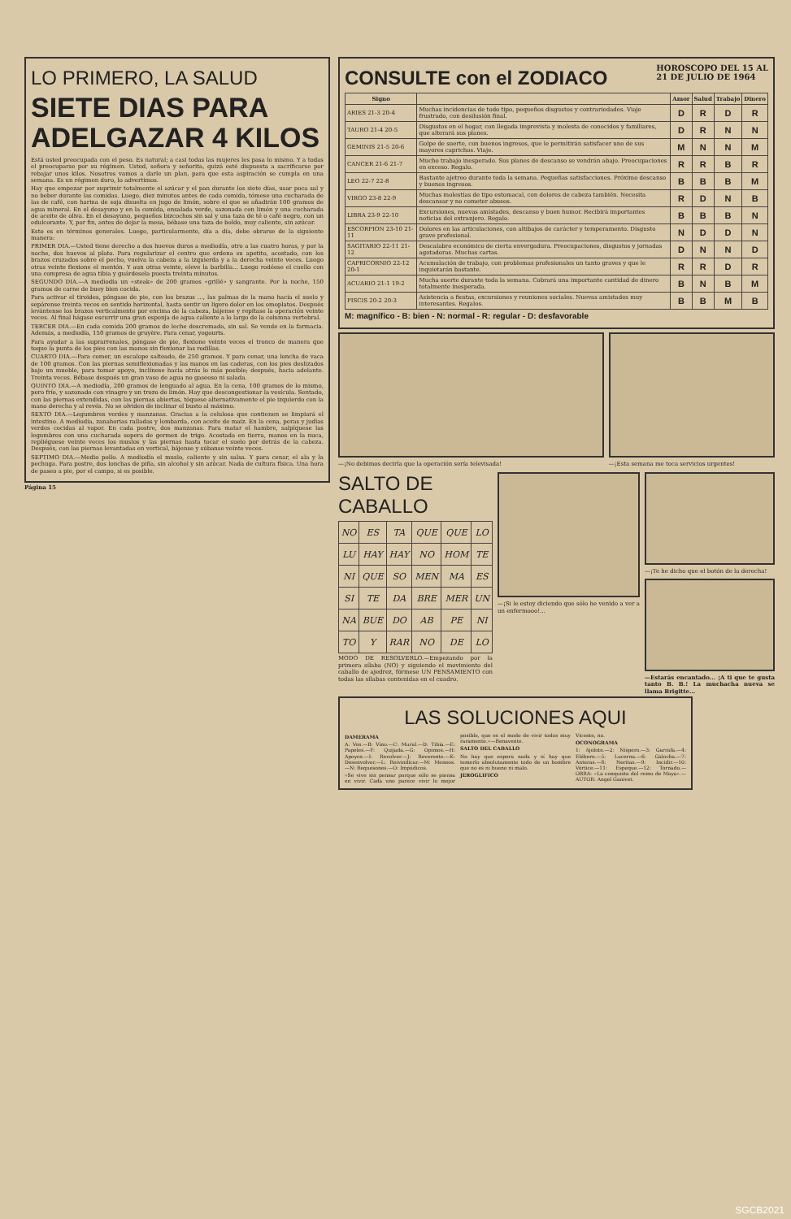LO PRIMERO, LA SALUD
SIETE DIAS PARA ADELGAZAR 4 KILOS
Está usted preocupada con el peso. Es natural; a casi todas las mujeres les pasa lo mismo. Y a todas el preocuparse por su régimen. Usted, señora y señorita, quizá esté dispuesta a sacrificarse por rebajar unos kilos. Nosotros vamos a darle un plan, para que esta aspiración se cumpla en una semana. Es un régimen duro, lo advertimos.
Hay que empezar por suprimir totalmente el azúcar y el pan durante los siete días, usar poca sal y no beber durante las comidas. Luego, diez minutos antes de cada comida, tómese una cucharada de las de café, con harina de soja disuelta en jugo de limón, sobre el que se añadirán 100 gramos de agua mineral. En el desayuno y en la comida, ensalada verde, sazonada con limón y una cucharada de aceite de oliva. En el desayuno, pequeños bizcochos sin sal y una taza de té o café negro, con un edulcorante. Y, por fin, antes de dejar la mesa, bébase una taza de boldo, muy caliente, sin azúcar.
Esto es en términos generales. Luego, particularmente, día a día, debe obrarse de la siguiente manera:
PRIMER DIA.—Usted tiene derecho a dos huevos duros a mediodía, otro a las cuatro horas, y por la noche, dos huevos al plato. Para regularizar el centro que ordena su apetito, acostado, con los brazos cruzados sobre el pecho, vuelva la cabeza a la izquierda y a la derecha veinte veces. Luego otras veinte flexione el mentón. Y aun otras veinte, eleve la barbilla... Luego rodéese el cuello con una compresa de agua tibia y guárdesela puesta treinta minutos.
SEGUNDO DIA.—A mediodía un «steak» de 200 gramos «grillé» y sangrante. Por la noche, 150 gramos de carne de buey bien cocida.
Para activar el tiroides, póngase de pie, con los brazos ..., las palmas de la mano hacia el suelo y sepárense treinta veces en sentido horizontal, hasta sentir un ligero dolor en los omoplatos. Después levántense los brazos verticalmente por encima de la cabeza, bájense y repítase la operación veinte veces. Al final hágase escurrir una gran esponja de agua caliente a lo largo de la columna vertebral.
TERCER DIA.—En cada comida 200 gramos de leche descremada, sin sal. Se vende en la farmacia. Además, a mediodía, 150 gramos de gruyère. Para cenar, yogourts.
Para ayudar a las suprarrenales, póngase de pie, flexione veinte veces el tronco de manera que toque la punta de los pies con las manos sin flexionar las rodillas.
CUARTO DIA.—Para comer, un escalope salteado, de 250 gramos. Y para cenar, una loncha de vaca de 100 gramos. Con las piernas semiflexionadas y las manos en las caderas, con los pies deslizados bajo un mueble, para tomar apoyo, inclínese hacia atrás lo más posible; después, hacia adelante. Treinta veces. Bébase después un gran vaso de agua no gaseoso ni salada.
QUINTO DIA.—A mediodía, 200 gramos de lenguado al agua. En la cena, 100 gramos de lo mismo, pero frío, y sazonado con vinagre y un trozo de limón. Hay que descongestionar la vesícula. Sentado, con las piernas extendidas, con las piernas abiertas, tóquese alternativamente el pie izquierdo con la mano derecha y al revés. No se olviden de inclinar el busto al máximo.
SEXTO DIA.—Legumbres verdes y manzanas. Gracias a la celulosa que contienen se limpiará el intestino. A mediodía, zanahorias ralladas y lombarda, con aceite de maíz. En la cena, peras y judías verdes cocidas al vapor. En cada postre, dos manzanas. Para matar el hambre, salpíquese las legumbres con una cucharada sopera de germen de trigo. Acostada en tierra, manos en la nuca, repliéguese veinte veces los muslos y las piernas hasta tocar el suelo por detrás de la cabeza. Después, con las piernas levantadas en vertical, bájense y súbanse veinte veces.
SEPTIMO DIA.—Medio pollo. A mediodía el muslo, caliente y sin salsa. Y para cenar, el ala y la pechuga. Para postre, dos lonchas de piña, sin alcohol y sin azúcar. Nada de cultura física. Una hora de paseo a pie, por el campo, si es posible.
Página 15
CONSULTE con el ZODIACO
HOROSCOPO DEL 15 AL
21 DE JULIO DE 1964
| Signo | | Amor | Salud | Trabajo | Dinero |
| --- | --- | --- | --- | --- | --- |
| ARIES 21-3 20-4 | Muchas incidencias de todo tipo, pequeños disgustos y contrariedades. Viaje frustrado, con desilusión final. | D | R | D | R |
| TAURO 21-4 20-5 | Disgustos en el hogar, con llegada imprevista y molesta de conocidos y familiares, que alterará sus planes. | D | R | N | N |
| GEMINIS 21-5 20-6 | Golpe de suerte, con buenos ingresos, que le permitirán satisfacer uno de sus mayores caprichos. Viaje. | M | N | N | M |
| CANCER 21-6 21-7 | Mucho trabajo inesperado. Sus planes de descanso se vendrán abajo. Preocupaciones en exceso. Regalo. | R | R | B | R |
| LEO 22-7 22-8 | Bastante ajetreo durante toda la semana. Pequeñas satisfacciones. Próximo descanso y buenos ingresos. | B | B | B | M |
| VIRGO 23-8 22-9 | Muchas molestias de tipo estomacal, con dolores de cabeza también. Necesita descansar y no cometer abusos. | R | D | N | B |
| LIBRA 23-9 22-10 | Excursiones, nuevas amistades, descanso y buen humor. Recibirá importantes noticias del extranjero. Regalo. | B | B | B | N |
| ESCORPION 23-10 21-11 | Dolores en las articulaciones, con altibajos de carácter y temperamento. Disgusto grave profesional. | N | D | D | N |
| SAGITARIO 22-11 21-12 | Descalabro económico de cierta envergadura. Preocupaciones, disgustos y jornadas agotadoras. Muchas cartas. | D | N | N | D |
| CAPRICORNIO 22-12 20-1 | Acumulación de trabajo, con problemas profesionales un tanto graves y que le inquietarán bastante. | R | R | D | R |
| ACUARIO 21-1 19-2 | Mucha suerte durante toda la semana. Cobrará una importante cantidad de dinero totalmente inesperada. | B | N | B | M |
| PISCIS 20-2 20-3 | Asistencia a fiestas, excursiones y reuniones sociales. Nuevas amistades muy interesantes. Regalos. | B | B | M | B |
M: magnífico - B: bien - N: normal - R: regular - D: desfavorable
—¡No debimos decirla que la operación sería televisada!
—¡Esta semana me toca servicios urgentes!
SALTO DE CABALLO
| NO | ES | TA | QUE | QUE | LO |
| LU | HAY | HAY | NO | HOM | TE |
| NI | QUE | SO | MEN | MA | ES |
| SI | TE | DA | BRE | MER | UN |
| NA | BUE | DO | AB | PE | NI |
| TO | Y | RAR | NO | DE | LO |
MODO DE RESOLVERLO.—Empezando por la primera sílaba (NO) y siguiendo el movimiento del caballo de ajedrez, fórmese UN PENSAMIENTO con todas las sílabas contenidas en el cuadro.
—¡Si le estoy diciendo que sólo he venido a ver a un enfermooo!...
—¡Te he dicho que el botón de la derecha!
—Estarás encantado... ¡A ti que te gusta tanto B. B.! La muchacha nueva se llama Brigitte...
LAS SOLUCIONES AQUI
DAMERAMA
A: Vos.—B: Vino.—C: Mural.—D: Tibia.—E: Papeles.—F: Quijada.—G: Opimos.—H: Apoyos.—I: Revolver.—J: Reverente.—K: Desenvolver.—L: Reivindicar.—M: Meneos.—N: Requesones.—O: Impúdicos.
«Se vive sin pensar porque sólo se piensa en vivir. Cada uno parece vivir lo mejor posible, que es el modo de vivir todos muy raramente.»—Benavente.
SALTO DEL CABALLO
No hay que espera nada y sí hay que temerlo absolutamente todo de un hombre que no es ni bueno ni malo.
JEROGLIFICO
Vicente, no.
OCONOGRAMA
1: Ajolote.—2: Níspero.—3: Garrafa.—4: Eléboro.—5: Lucerna.—6: Galocha.—7: Anteras.—8: Neritas.—9: Incidir.—10: Vórtice.—11: Espeque.—12: Tornado.—OBRA: «La conquista del reino de Maya».—AUTOR: Angel Ganivet.
SGCB2021